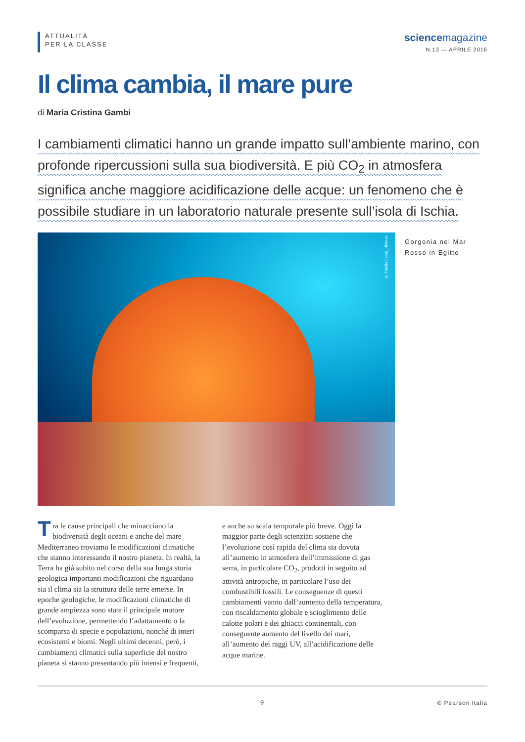ATTUALITÀ
PER LA CLASSE
sciencemagazine
N.13 — APRILE 2016
Il clima cambia, il mare pure
di Maria Cristina Gambi
I cambiamenti climatici hanno un grande impatto sull’ambiente marino, con profonde ripercussioni sulla sua biodiversità. E più CO<sub>2</sub> in atmosfera significa anche maggiore acidificazione delle acque: un fenomeno che è possibile studiare in un laboratorio naturale presente sull’isola di Ischia.
© Fotolia / serg_dibrova
Gorgonia nel Mar Rosso in Egitto
Tra le cause principali che minacciano la biodiversità degli oceani e anche del mare Mediterraneo troviamo le modificazioni climatiche che stanno interessando il nostro pianeta. In realtà, la Terra ha già subito nel corso della sua lunga storia geologica importanti modificazioni che riguardano sia il clima sia la struttura delle terre emerse. In epoche geologiche, le modificazioni climatiche di grande ampiezza sono state il principale motore dell’evoluzione, permettendo l’adattamento o la scomparsa di specie e popolazioni, nonché di interi ecosistemi e biomi. Negli ultimi decenni, però, i cambiamenti climatici sulla superficie del nostro pianeta si stanno presentando più intensi e frequenti, e anche su scala temporale più breve. Oggi la maggior parte degli scienziati sostiene che l’evoluzione così rapida del clima sia dovuta all’aumento in atmosfera dell’immissione di gas serra, in particolare CO<sub>2</sub>, prodotti in seguito ad attività antropiche, in particolare l’uso dei combustibili fossili. Le conseguenze di questi cambiamenti vanno dall’aumento della temperatura, con riscaldamento globale e scioglimento delle calotte polari e dei ghiacci continentali, con conseguente aumento del livello dei mari, all’aumento dei raggi UV, all’acidificazione delle acque marine.
9 © Pearson Italia